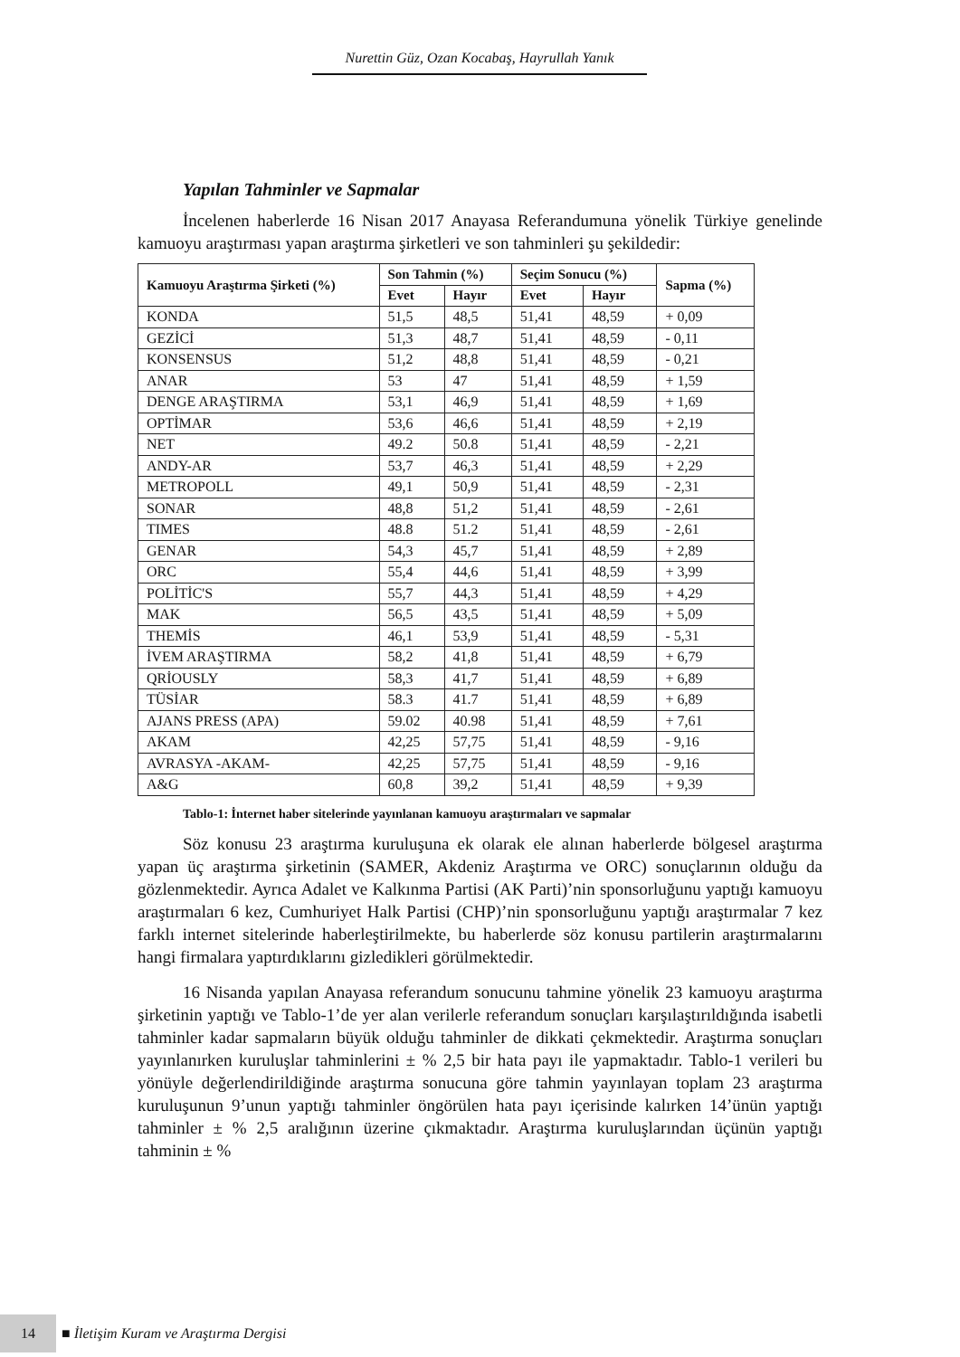Nurettin Güz, Ozan Kocabaş, Hayrullah Yanık
Yapılan Tahminler ve Sapmalar
İncelenen haberlerde 16 Nisan 2017 Anayasa Referandumuna yönelik Türkiye genelinde kamuoyu araştırması yapan araştırma şirketleri ve son tahminleri şu şekildedir:
| Kamuoyu Araştırma Şirketi (%) | Son Tahmin (%) | | Seçim Sonucu (%) | | Sapma (%) |
| --- | --- | --- | --- | --- | --- |
| | Evet | Hayır | Evet | Hayır | |
| KONDA | 51,5 | 48,5 | 51,41 | 48,59 | + 0,09 |
| GEZİCİ | 51,3 | 48,7 | 51,41 | 48,59 | - 0,11 |
| KONSENSUS | 51,2 | 48,8 | 51,41 | 48,59 | - 0,21 |
| ANAR | 53 | 47 | 51,41 | 48,59 | + 1,59 |
| DENGE ARAŞTIRMA | 53,1 | 46,9 | 51,41 | 48,59 | + 1,69 |
| OPTİMAR | 53,6 | 46,6 | 51,41 | 48,59 | + 2,19 |
| NET | 49.2 | 50.8 | 51,41 | 48,59 | - 2,21 |
| ANDY-AR | 53,7 | 46,3 | 51,41 | 48,59 | + 2,29 |
| METROPOLL | 49,1 | 50,9 | 51,41 | 48,59 | - 2,31 |
| SONAR | 48,8 | 51,2 | 51,41 | 48,59 | - 2,61 |
| TIMES | 48.8 | 51.2 | 51,41 | 48,59 | - 2,61 |
| GENAR | 54,3 | 45,7 | 51,41 | 48,59 | + 2,89 |
| ORC | 55,4 | 44,6 | 51,41 | 48,59 | + 3,99 |
| POLİTİC'S | 55,7 | 44,3 | 51,41 | 48,59 | + 4,29 |
| MAK | 56,5 | 43,5 | 51,41 | 48,59 | + 5,09 |
| THEMİS | 46,1 | 53,9 | 51,41 | 48,59 | - 5,31 |
| İVEM ARAŞTIRMA | 58,2 | 41,8 | 51,41 | 48,59 | + 6,79 |
| QRİOUSLY | 58,3 | 41,7 | 51,41 | 48,59 | + 6,89 |
| TÜSİAR | 58.3 | 41.7 | 51,41 | 48,59 | + 6,89 |
| AJANS PRESS (APA) | 59.02 | 40.98 | 51,41 | 48,59 | + 7,61 |
| AKAM | 42,25 | 57,75 | 51,41 | 48,59 | - 9,16 |
| AVRASYA -AKAM- | 42,25 | 57,75 | 51,41 | 48,59 | - 9,16 |
| A&G | 60,8 | 39,2 | 51,41 | 48,59 | + 9,39 |
Tablo-1: İnternet haber sitelerinde yayınlanan kamuoyu araştırmaları ve sapmalar
Söz konusu 23 araştırma kuruluşuna ek olarak ele alınan haberlerde bölgesel araştırma yapan üç araştırma şirketinin (SAMER, Akdeniz Araştırma ve ORC) sonuçlarının olduğu da gözlenmektedir. Ayrıca Adalet ve Kalkınma Partisi (AK Parti)’nin sponsorluğunu yaptığı kamuoyu araştırmaları 6 kez, Cumhuriyet Halk Partisi (CHP)’nin sponsorluğunu yaptığı araştırmalar 7 kez farklı internet sitelerinde haberleştirilmekte, bu haberlerde söz konusu partilerin araştırmalarını hangi firmalara yaptırdıklarını gizledikleri görülmektedir.
16 Nisanda yapılan Anayasa referandum sonucunu tahmine yönelik 23 kamuoyu araştırma şirketinin yaptığı ve Tablo-1’de yer alan verilerle referandum sonuçları karşılaştırıldığında isabetli tahminler kadar sapmaların büyük olduğu tahminler de dikkati çekmektedir. Araştırma sonuçları yayınlanırken kuruluşlar tahminlerini ± % 2,5 bir hata payı ile yapmaktadır. Tablo-1 verileri bu yönüyle değerlendirildiğinde araştırma sonucuna göre tahmin yayınlayan toplam 23 araştırma kuruluşunun 9’unun yaptığı tahminler öngörülen hata payı içerisinde kalırken 14’ünün yaptığı tahminler ± % 2,5 aralığının üzerine çıkmaktadır. Araştırma kuruluşlarından üçünün yaptığı tahminin ± %
14
■ İletişim Kuram ve Araştırma Dergisi